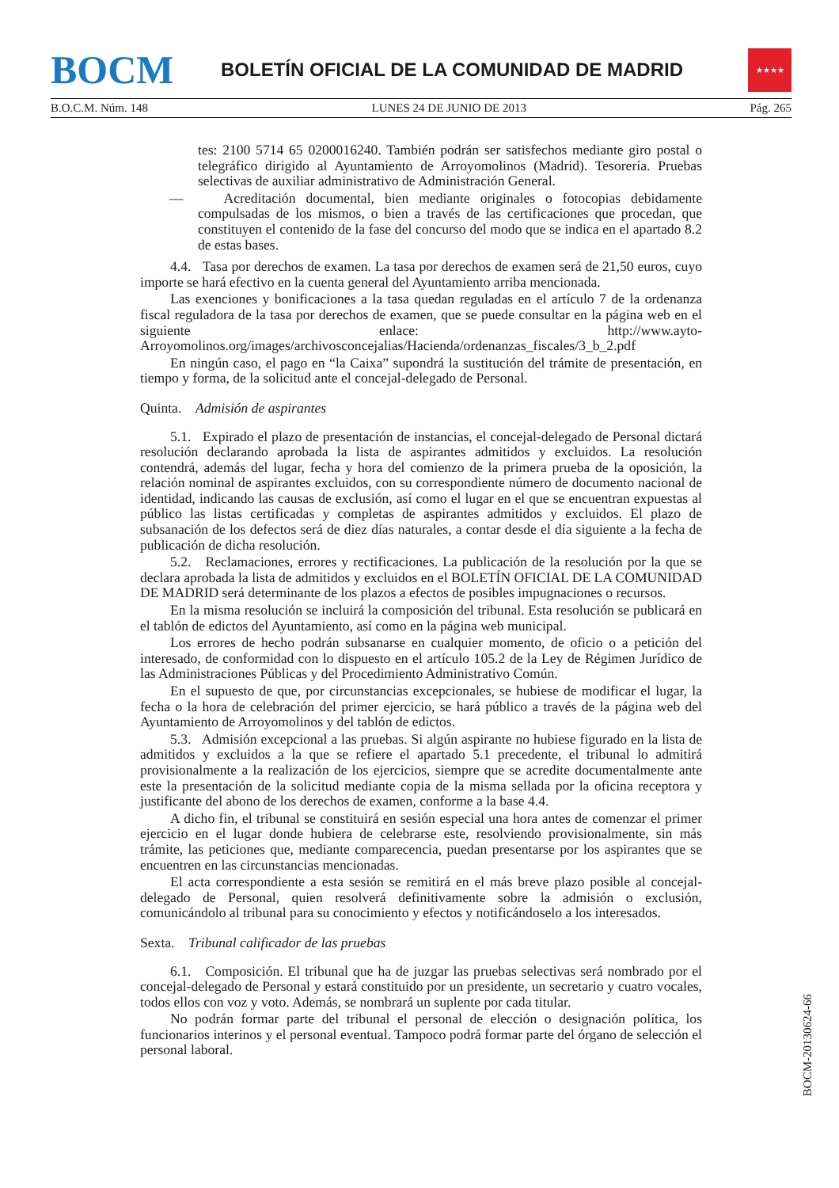BOCM
BOLETÍN OFICIAL DE LA COMUNIDAD DE MADRID
★★★★
B.O.C.M. Núm. 148 LUNES 24 DE JUNIO DE 2013 Pág. 265
tes: 2100 5714 65 0200016240. También podrán ser satisfechos mediante giro postal o telegráfico dirigido al Ayuntamiento de Arroyomolinos (Madrid). Tesorería. Pruebas selectivas de auxiliar administrativo de Administración General.
— Acreditación documental, bien mediante originales o fotocopias debidamente compulsadas de los mismos, o bien a través de las certificaciones que procedan, que constituyen el contenido de la fase del concurso del modo que se indica en el apartado 8.2 de estas bases.
4.4. Tasa por derechos de examen. La tasa por derechos de examen será de 21,50 euros, cuyo importe se hará efectivo en la cuenta general del Ayuntamiento arriba mencionada.
Las exenciones y bonificaciones a la tasa quedan reguladas en el artículo 7 de la ordenanza fiscal reguladora de la tasa por derechos de examen, que se puede consultar en la página web en el siguiente enlace: http://www.ayto-Arroyomolinos.org/images/archivosconcejalias/Hacienda/ordenanzas_fiscales/3_b_2.pdf
En ningún caso, el pago en “la Caixa” supondrá la sustitución del trámite de presentación, en tiempo y forma, de la solicitud ante el concejal-delegado de Personal.
Quinta. Admisión de aspirantes
5.1. Expirado el plazo de presentación de instancias, el concejal-delegado de Personal dictará resolución declarando aprobada la lista de aspirantes admitidos y excluidos. La resolución contendrá, además del lugar, fecha y hora del comienzo de la primera prueba de la oposición, la relación nominal de aspirantes excluidos, con su correspondiente número de documento nacional de identidad, indicando las causas de exclusión, así como el lugar en el que se encuentran expuestas al público las listas certificadas y completas de aspirantes admitidos y excluidos. El plazo de subsanación de los defectos será de diez días naturales, a contar desde el día siguiente a la fecha de publicación de dicha resolución.
5.2. Reclamaciones, errores y rectificaciones. La publicación de la resolución por la que se declara aprobada la lista de admitidos y excluidos en el BOLETÍN OFICIAL DE LA COMUNIDAD DE MADRID será determinante de los plazos a efectos de posibles impugnaciones o recursos.
En la misma resolución se incluirá la composición del tribunal. Esta resolución se publicará en el tablón de edictos del Ayuntamiento, así como en la página web municipal.
Los errores de hecho podrán subsanarse en cualquier momento, de oficio o a petición del interesado, de conformidad con lo dispuesto en el artículo 105.2 de la Ley de Régimen Jurídico de las Administraciones Públicas y del Procedimiento Administrativo Común.
En el supuesto de que, por circunstancias excepcionales, se hubiese de modificar el lugar, la fecha o la hora de celebración del primer ejercicio, se hará público a través de la página web del Ayuntamiento de Arroyomolinos y del tablón de edictos.
5.3. Admisión excepcional a las pruebas. Si algún aspirante no hubiese figurado en la lista de admitidos y excluidos a la que se refiere el apartado 5.1 precedente, el tribunal lo admitirá provisionalmente a la realización de los ejercicios, siempre que se acredite documentalmente ante este la presentación de la solicitud mediante copia de la misma sellada por la oficina receptora y justificante del abono de los derechos de examen, conforme a la base 4.4.
A dicho fin, el tribunal se constituirá en sesión especial una hora antes de comenzar el primer ejercicio en el lugar donde hubiera de celebrarse este, resolviendo provisionalmente, sin más trámite, las peticiones que, mediante comparecencia, puedan presentarse por los aspirantes que se encuentren en las circunstancias mencionadas.
El acta correspondiente a esta sesión se remitirá en el más breve plazo posible al concejal-delegado de Personal, quien resolverá definitivamente sobre la admisión o exclusión, comunicándolo al tribunal para su conocimiento y efectos y notificándoselo a los interesados.
Sexta. Tribunal calificador de las pruebas
6.1. Composición. El tribunal que ha de juzgar las pruebas selectivas será nombrado por el concejal-delegado de Personal y estará constituido por un presidente, un secretario y cuatro vocales, todos ellos con voz y voto. Además, se nombrará un suplente por cada titular.
No podrán formar parte del tribunal el personal de elección o designación política, los funcionarios interinos y el personal eventual. Tampoco podrá formar parte del órgano de selección el personal laboral.
BOCM-20130624-66